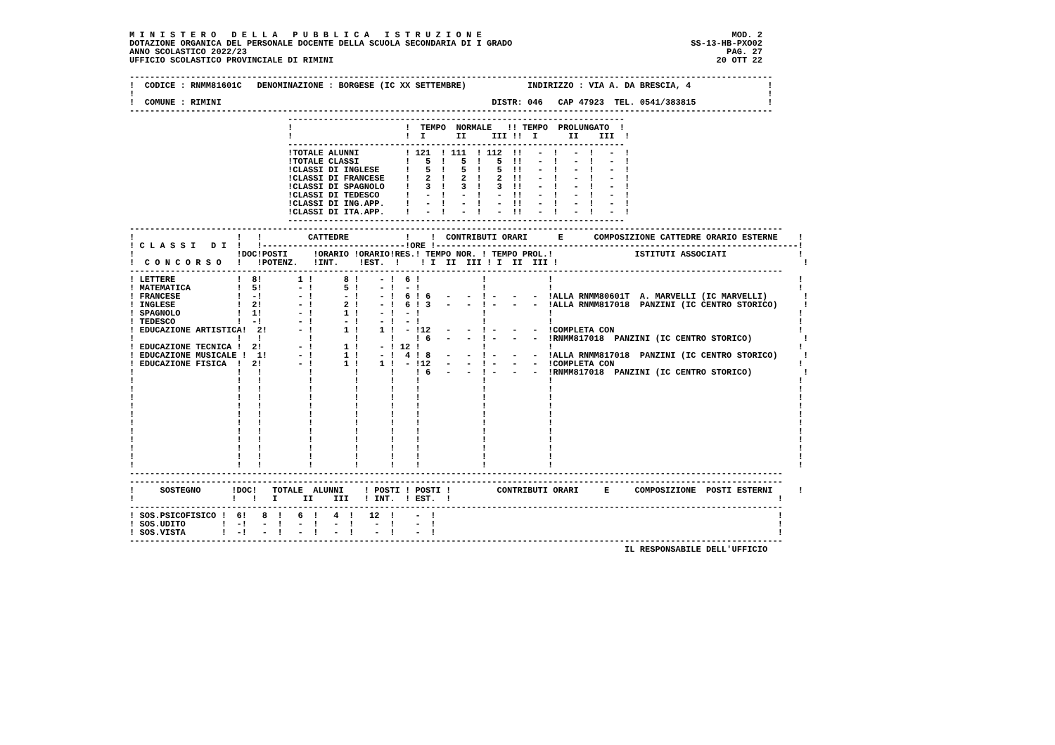M I N I S T E R O   D E L L A   P U B B L I C A   I S T R U Z I O N E                                                 MOD. 2
DOTAZIONE ORGANICA DEL PERSONALE DOCENTE DELLA SCUOLA SECONDARIA DI I GRADO                                   SS-13-HB-PXO02
ANNO SCOLASTICO 2022/23                                                                                              PAG. 27
UFFICIO SCOLASTICO PROVINCIALE DI RIMINI                                                                           20 OTT 22

------------------------------------------------------------------------------------------------------------------------------
!  CODICE : RNMM81601C   DENOMINAZIONE : BORGESE (IC XX SETTEMBRE)            INDIRIZZO : VIA A. DA BRESCIA, 4               !
!                                                                                                                            !
!  COMUNE : RIMINI                                                     DISTR: 046   CAP 47923  TEL. 0541/383815              !
------------------------------------------------------------------------------------------------------------------------------
                               ------------------------------------------------------------------
                               !                      !  TEMPO  NORMALE   !! TEMPO  PROLUNGATO  !
                               !                      !  I      II     III !!  I      II    III  !
                               ------------------------------------------------------------------
                               !TOTALE ALUNNI         ! 121  ! 111  ! 112  !!   -  !   -  !   -  !
                               !TOTALE CLASSI         !   5  !   5  !   5  !!   -  !   -  !   -  !
                               !CLASSI DI INGLESE     !   5  !   5  !   5  !!   -  !   -  !   -  !
                               !CLASSI DI FRANCESE    !   2  !   2  !   2  !!   -  !   -  !   -  !
                               !CLASSI DI SPAGNOLO    !   3  !   3  !   3  !!   -  !   -  !   -  !
                               !CLASSI DI TEDESCO     !   -  !   -  !   -  !!   -  !   -  !   -  !
                               !CLASSI DI ING.APP.    !   -  !   -  !   -  !!   -  !   -  !   -  !
                               !CLASSI DI ITA.APP.    !   -  !   -  !   -  !!   -  !   -  !   -  !
                               ------------------------------------------------------------------
--------------------------------------------------------------------------------------------------------------------------------
!                    !   !         CATTEDRE           !    !  CONTRIBUTI ORARI      E      COMPOSIZIONE CATTEDRE ORARIO ESTERNE    !
! C L A S S I   D I  !   !----------------------------!ORE !-----------------------------------------------------------------------!
!                    !DOC!POSTI     !ORARIO !ORARIO!RES.! TEMPO NOR. ! TEMPO PROL.!                ISTITUTI ASSOCIATI              !
!  C O N C O R S O   !   !POTENZ.   !INT.    !EST.  !    ! I  II  III ! I  II  III !                                                !
--------------------------------------------------------------------------------------------------------------------------------
! LETTERE            !  8!       1 !      8 !    - !  6 !            !            !                                                !
! MATEMATICA         !  5!       - !      5 !    - !  - !            !            !                                                !
! FRANCESE           !  -!       - !      - !    - !  6 ! 6   -   -  ! -   -   -  !ALLA RNMM80601T  A. MARVELLI (IC MARVELLI)       !
! INGLESE            !  2!       - !      2 !    - !  6 ! 3   -   -  ! -   -   -  !ALLA RNMM817018  PANZINI (IC CENTRO STORICO)     !
! SPAGNOLO           !  1!       - !      1 !    - !  - !            !            !                                                !
! TEDESCO            !  -!       - !      - !    - !  - !            !            !                                                !
! EDUCAZIONE ARTISTICA!  2!      - !      1 !    1 !  - !12   -   -  ! -   -   -  !COMPLETA CON                                    !
!                    !   !         !        !      !    ! 6   -   -  ! -   -   -  !RNMM817018  PANZINI (IC CENTRO STORICO)          !
! EDUCAZIONE TECNICA !  2!       - !      1 !    - ! 12 !            !            !                                                !
! EDUCAZIONE MUSICALE !  1!      - !      1 !    - !  4 ! 8   -   -  ! -   -   -  !ALLA RNMM817018  PANZINI (IC CENTRO STORICO)     !
! EDUCAZIONE FISICA  !  2!       - !      1 !    1 !  - !12   -   -  ! -   -   -  !COMPLETA CON                                    !
!                    !   !         !        !      !    ! 6   -   -  ! -   -   -  !RNMM817018  PANZINI (IC CENTRO STORICO)          !
!                    !   !         !        !      !    !            !            !                                                !
!                    !   !         !        !      !    !            !            !                                                !
!                    !   !         !        !      !    !            !            !                                                !
!                    !   !         !        !      !    !            !            !                                                !
!                    !   !         !        !      !    !            !            !                                                !
!                    !   !         !        !      !    !            !            !                                                !
!                    !   !         !        !      !    !            !            !                                                !
!                    !   !         !        !      !    !            !            !                                                !
!                    !   !         !        !      !    !            !            !                                                !
!                    !   !         !        !      !    !            !            !                                                !
!                    !   !         !        !      !    !            !            !                                                !
--------------------------------------------------------------------------------------------------------------------------------
--------------------------------------------------------------------------------------------------------------------------------
!     SOSTEGNO      !DOC!   TOTALE  ALUNNI    ! POSTI ! POSTI !         CONTRIBUTI ORARI     E     COMPOSIZIONE  POSTI ESTERNI     !
!                   !   !   I     II    III   ! INT.  ! EST.  !                                                                !
--------------------------------------------------------------------------------------------------------------------------------
! SOS.PSICOFISICO !  6!   8  !   6  !   4  !   12  !    -  !                                                                   !
! SOS.UDITO       !  -!   -  !   -  !   -  !    -  !    -  !                                                                   !
! SOS.VISTA       !  -!   -  !   -  !   -  !    -  !    -  !                                                                   !
--------------------------------------------------------------------------------------------------------------------------------
                                                                                                 IL RESPONSABILE DELL'UFFICIO